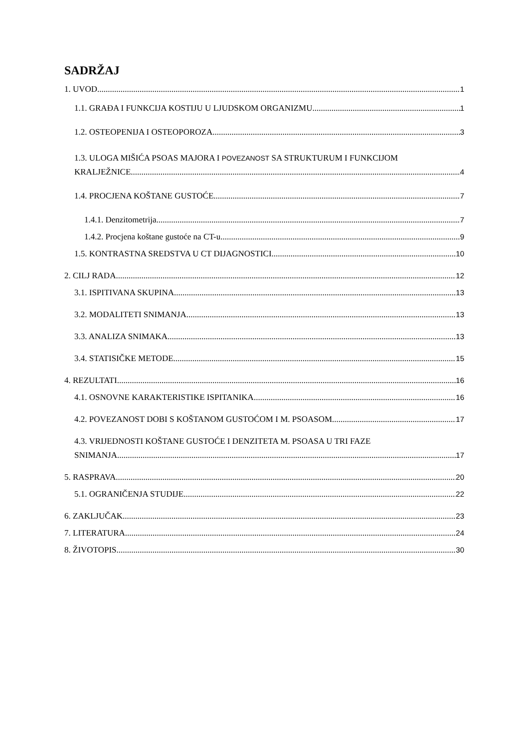SADRŽAJ
1. UVOD 1
1.1. GRAĐA I FUNKCIJA KOSTIJU U LJUDSKOM ORGANIZMU 1
1.2. OSTEOPENIJA I OSTEOPOROZA 3
1.3. ULOGA MIŠIĆA PSOAS MAJORA I POVEZANOST SA STRUKTURUM I FUNKCIJOM
KRALJEŽNICE 4
1.4. PROCJENA KOŠTANE GUSTOĆE 7
1.4.1. Denzitometrija 7
1.4.2. Procjena koštane gustoće na CT-u 9
1.5. KONTRASTNA SREDSTVA U CT DIJAGNOSTICI 10
2. CILJ RADA 12
3.1. ISPITIVANA SKUPINA 13
3.2. MODALITETI SNIMANJA 13
3.3. ANALIZA SNIMAKA 13
3.4. STATISIČKE METODE 15
4. REZULTATI 16
4.1. OSNOVNE KARAKTERISTIKE ISPITANIKA 16
4.2. POVEZANOST DOBI S KOŠTANOM GUSTOĆOM I M. PSOASOM 17
4.3. VRIJEDNOSTI KOŠTANE GUSTOĆE I DENZITETA M. PSOASA U TRI FAZE
SNIMANJA 17
5. RASPRAVA 20
5.1. OGRANIČENJA STUDIJE 22
6. ZAKLJUČAK 23
7. LITERATURA 24
8. ŽIVOTOPIS 30